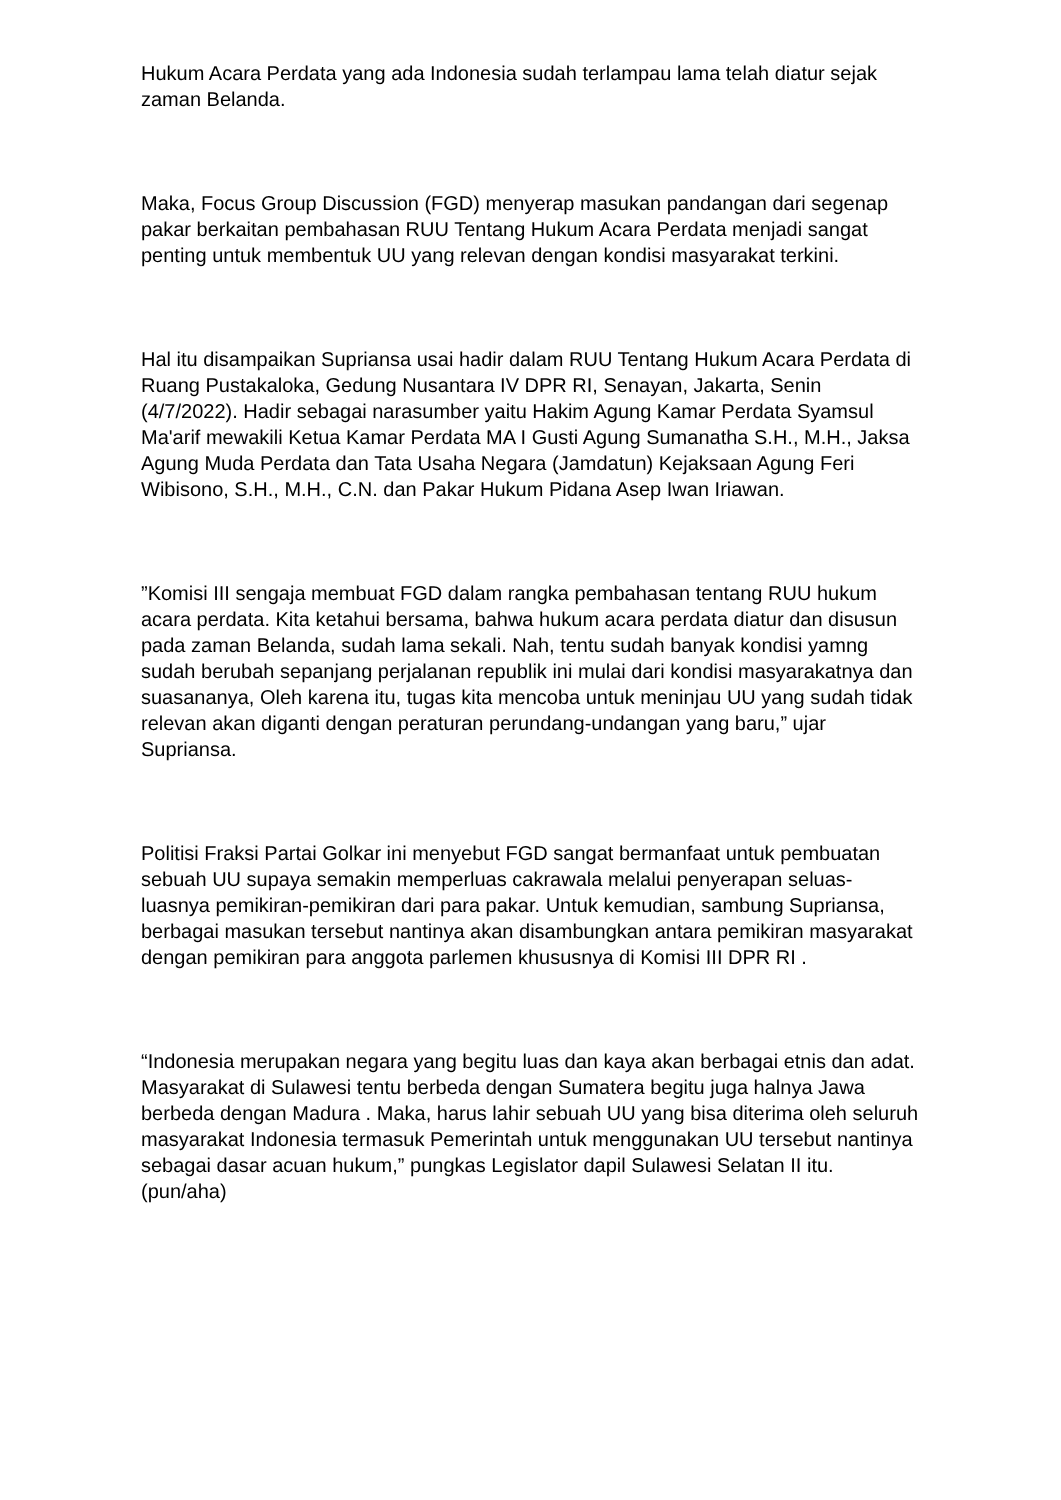Hukum Acara Perdata yang ada Indonesia sudah terlampau lama telah diatur sejak zaman Belanda.
Maka, Focus Group Discussion (FGD) menyerap masukan pandangan dari segenap pakar berkaitan pembahasan RUU Tentang Hukum Acara Perdata menjadi sangat penting untuk membentuk UU yang relevan dengan kondisi masyarakat terkini.
Hal itu disampaikan Supriansa usai hadir dalam RUU Tentang Hukum Acara Perdata di Ruang Pustakaloka, Gedung Nusantara IV DPR RI, Senayan, Jakarta, Senin (4/7/2022). Hadir sebagai narasumber yaitu Hakim Agung Kamar Perdata Syamsul Ma'arif mewakili Ketua Kamar Perdata MA I Gusti Agung Sumanatha S.H., M.H., Jaksa Agung Muda Perdata dan Tata Usaha Negara (Jamdatun) Kejaksaan Agung Feri Wibisono, S.H., M.H., C.N. dan Pakar Hukum Pidana Asep Iwan Iriawan.
”Komisi III sengaja membuat FGD dalam rangka pembahasan tentang RUU hukum acara perdata. Kita ketahui bersama, bahwa hukum acara perdata diatur dan disusun pada zaman Belanda, sudah lama sekali. Nah, tentu sudah banyak kondisi yamng sudah berubah sepanjang perjalanan republik ini mulai dari kondisi masyarakatnya dan suasananya, Oleh karena itu, tugas kita mencoba untuk meninjau UU yang sudah tidak relevan akan diganti dengan peraturan perundang-undangan yang baru,” ujar Supriansa.
Politisi Fraksi Partai Golkar ini menyebut FGD sangat bermanfaat untuk pembuatan sebuah UU supaya semakin memperluas cakrawala melalui penyerapan seluas-luasnya pemikiran-pemikiran dari para pakar. Untuk kemudian, sambung Supriansa, berbagai masukan tersebut nantinya akan disambungkan antara pemikiran masyarakat dengan pemikiran para anggota parlemen khususnya di Komisi III DPR RI .
“Indonesia merupakan negara yang begitu luas dan kaya akan berbagai etnis dan adat. Masyarakat di Sulawesi tentu berbeda dengan Sumatera begitu juga halnya Jawa berbeda dengan Madura . Maka, harus lahir sebuah UU yang bisa diterima oleh seluruh masyarakat Indonesia termasuk Pemerintah untuk menggunakan UU tersebut nantinya sebagai dasar acuan hukum,” pungkas Legislator dapil Sulawesi Selatan II itu. (pun/aha)